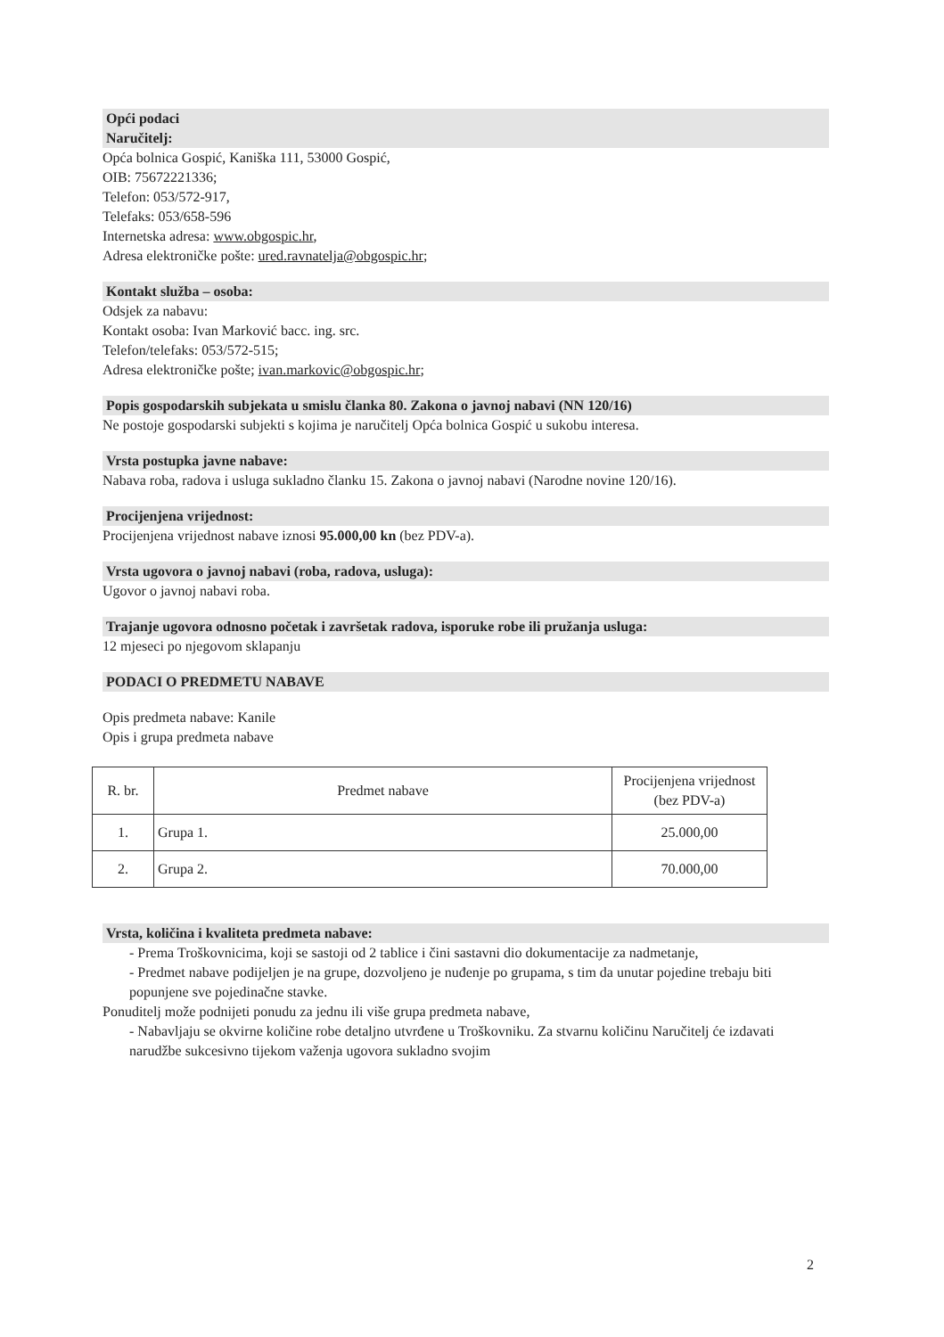Opći podaci
Naručitelj:
Opća bolnica Gospić, Kaniška 111, 53000 Gospić,
OIB: 75672221336;
Telefon: 053/572-917,
Telefaks: 053/658-596
Internetska adresa: www.obgospic.hr,
Adresa elektroničke pošte: ured.ravnatelja@obgospic.hr;
Kontakt služba – osoba:
Odsjek za nabavu:
Kontakt osoba: Ivan Marković bacc. ing. src.
Telefon/telefaks: 053/572-515;
Adresa elektroničke pošte; ivan.markovic@obgospic.hr;
Popis gospodarskih subjekata u smislu članka 80. Zakona o javnoj nabavi (NN 120/16)
Ne postoje gospodarski subjekti s kojima je naručitelj Opća bolnica Gospić u sukobu interesa.
Vrsta postupka javne nabave:
Nabava roba, radova i usluga sukladno članku 15. Zakona o javnoj nabavi (Narodne novine 120/16).
Procijenjena vrijednost:
Procijenjena vrijednost nabave iznosi 95.000,00 kn (bez PDV-a).
Vrsta ugovora o javnoj nabavi (roba, radova, usluga):
Ugovor o javnoj nabavi roba.
Trajanje ugovora odnosno početak i završetak radova, isporuke robe ili pružanja usluga:
12 mjeseci po njegovom sklapanju
PODACI O PREDMETU NABAVE
Opis predmeta nabave: Kanile
Opis i grupa predmeta nabave
| R. br. | Predmet nabave | Procijenjena vrijednost (bez PDV-a) |
| 1. | Grupa 1. | 25.000,00 |
| 2. | Grupa 2. | 70.000,00 |
Vrsta, količina i kvaliteta predmeta nabave:
- Prema Troškovnicima, koji se sastoji od 2 tablice i čini sastavni dio dokumentacije za nadmetanje,
- Predmet nabave podijeljen je na grupe, dozvoljeno je nuđenje po grupama, s tim da unutar pojedine trebaju biti popunjene sve pojedinačne stavke.
Ponuditelj može podnijeti ponudu za jednu ili više grupa predmeta nabave,
- Nabavljaju se okvirne količine robe detaljno utvrđene u Troškovniku. Za stvarnu količinu Naručitelj će izdavati narudžbe sukcesivno tijekom važenja ugovora sukladno svojim
2